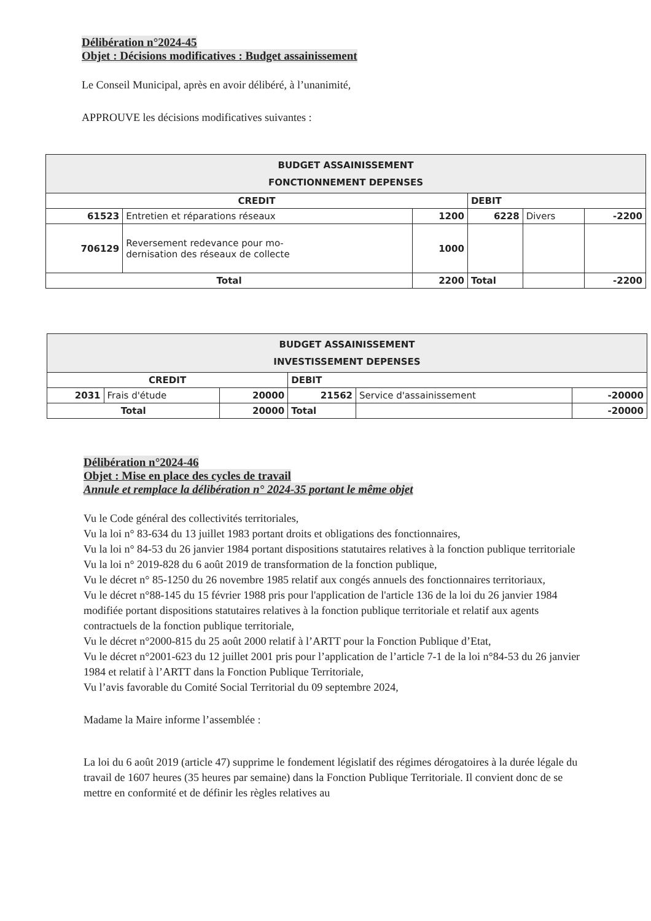Délibération n°2024-45
Objet : Décisions modificatives : Budget assainissement
Le Conseil Municipal, après en avoir délibéré, à l’unanimité,
APPROUVE les décisions modificatives suivantes :
| BUDGET ASSAINISSEMENT FONCTIONNEMENT DEPENSES | | | | | |
| --- | --- | --- | --- | --- | --- |
| CREDIT | | | DEBIT | | |
| 61523 | Entretien et réparations réseaux | 1200 | 6228 | Divers | -2200 |
| 706129 | Reversement redevance pour mo- dernisation des réseaux de collecte | 1000 | | | |
| Total | | 2200 | Total | | -2200 |
| BUDGET ASSAINISSEMENT INVESTISSEMENT DEPENSES | | | | | |
| --- | --- | --- | --- | --- | --- |
| CREDIT | | | DEBIT | | |
| 2031 | Frais d'étude | 20000 | 21562 | Service d'assainissement | -20000 |
| Total | | 20000 | Total | | -20000 |
Délibération n°2024-46
Objet : Mise en place des cycles de travail
Annule et remplace la délibération n° 2024-35 portant le même objet
Vu le Code général des collectivités territoriales,
Vu la loi n° 83-634 du 13 juillet 1983 portant droits et obligations des fonctionnaires,
Vu la loi n° 84-53 du 26 janvier 1984 portant dispositions statutaires relatives à la fonction publique territoriale
Vu la loi n° 2019-828 du 6 août 2019 de transformation de la fonction publique,
Vu le décret n° 85-1250 du 26 novembre 1985 relatif aux congés annuels des fonctionnaires territoriaux,
Vu le décret n°88-145 du 15 février 1988 pris pour l'application de l'article 136 de la loi du 26 janvier 1984 modifiée portant dispositions statutaires relatives à la fonction publique territoriale et relatif aux agents contractuels de la fonction publique territoriale,
Vu le décret n°2000-815 du 25 août 2000 relatif à l’ARTT pour la Fonction Publique d’Etat,
Vu le décret n°2001-623 du 12 juillet 2001 pris pour l’application de l’article 7-1 de la loi n°84-53 du 26 janvier 1984 et relatif à l’ARTT dans la Fonction Publique Territoriale,
Vu l’avis favorable du Comité Social Territorial du 09 septembre 2024,
Madame la Maire informe l’assemblée :
La loi du 6 août 2019 (article 47) supprime le fondement législatif des régimes dérogatoires à la durée légale du travail de 1607 heures (35 heures par semaine) dans la Fonction Publique Territoriale. Il convient donc de se mettre en conformité et de définir les règles relatives au